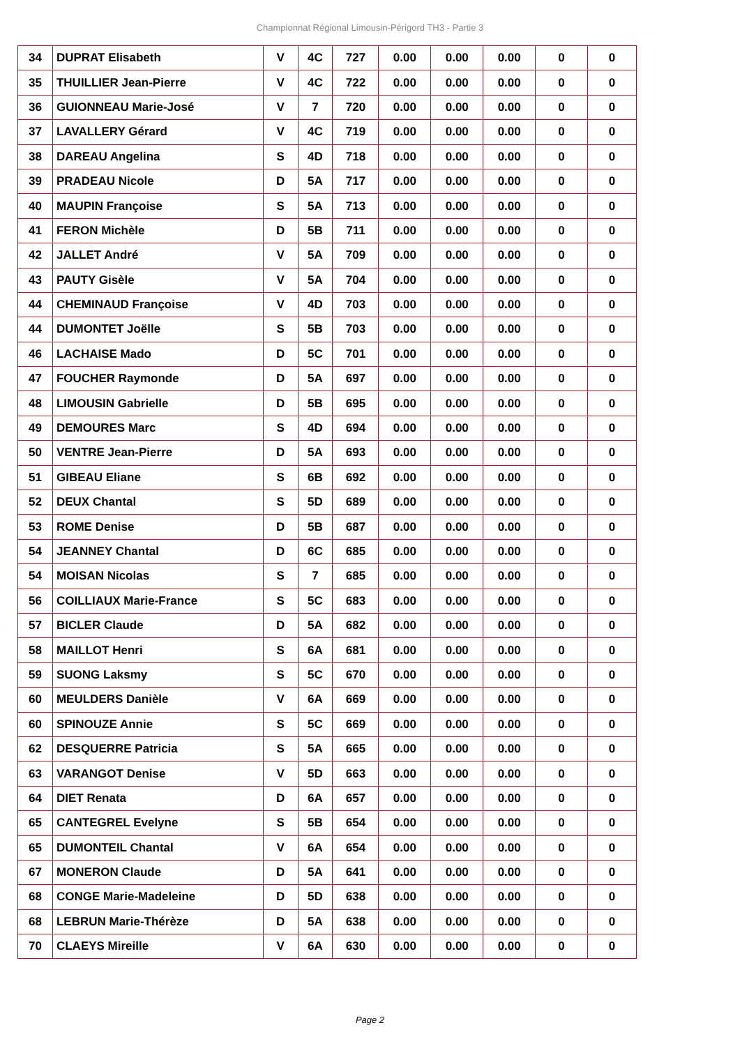Championnat Régional Limousin-Périgord TH3 - Partie 3
| 34 | DUPRAT Elisabeth | V | 4C | 727 | 0.00 | 0.00 | 0.00 | 0 | 0 |
| 35 | THUILLIER Jean-Pierre | V | 4C | 722 | 0.00 | 0.00 | 0.00 | 0 | 0 |
| 36 | GUIONNEAU Marie-José | V | 7 | 720 | 0.00 | 0.00 | 0.00 | 0 | 0 |
| 37 | LAVALLERY Gérard | V | 4C | 719 | 0.00 | 0.00 | 0.00 | 0 | 0 |
| 38 | DAREAU Angelina | S | 4D | 718 | 0.00 | 0.00 | 0.00 | 0 | 0 |
| 39 | PRADEAU Nicole | D | 5A | 717 | 0.00 | 0.00 | 0.00 | 0 | 0 |
| 40 | MAUPIN Françoise | S | 5A | 713 | 0.00 | 0.00 | 0.00 | 0 | 0 |
| 41 | FERON Michèle | D | 5B | 711 | 0.00 | 0.00 | 0.00 | 0 | 0 |
| 42 | JALLET André | V | 5A | 709 | 0.00 | 0.00 | 0.00 | 0 | 0 |
| 43 | PAUTY Gisèle | V | 5A | 704 | 0.00 | 0.00 | 0.00 | 0 | 0 |
| 44 | CHEMINAUD Françoise | V | 4D | 703 | 0.00 | 0.00 | 0.00 | 0 | 0 |
| 44 | DUMONTET Joëlle | S | 5B | 703 | 0.00 | 0.00 | 0.00 | 0 | 0 |
| 46 | LACHAISE Mado | D | 5C | 701 | 0.00 | 0.00 | 0.00 | 0 | 0 |
| 47 | FOUCHER Raymonde | D | 5A | 697 | 0.00 | 0.00 | 0.00 | 0 | 0 |
| 48 | LIMOUSIN Gabrielle | D | 5B | 695 | 0.00 | 0.00 | 0.00 | 0 | 0 |
| 49 | DEMOURES Marc | S | 4D | 694 | 0.00 | 0.00 | 0.00 | 0 | 0 |
| 50 | VENTRE Jean-Pierre | D | 5A | 693 | 0.00 | 0.00 | 0.00 | 0 | 0 |
| 51 | GIBEAU Eliane | S | 6B | 692 | 0.00 | 0.00 | 0.00 | 0 | 0 |
| 52 | DEUX Chantal | S | 5D | 689 | 0.00 | 0.00 | 0.00 | 0 | 0 |
| 53 | ROME Denise | D | 5B | 687 | 0.00 | 0.00 | 0.00 | 0 | 0 |
| 54 | JEANNEY Chantal | D | 6C | 685 | 0.00 | 0.00 | 0.00 | 0 | 0 |
| 54 | MOISAN Nicolas | S | 7 | 685 | 0.00 | 0.00 | 0.00 | 0 | 0 |
| 56 | COILLIAUX Marie-France | S | 5C | 683 | 0.00 | 0.00 | 0.00 | 0 | 0 |
| 57 | BICLER Claude | D | 5A | 682 | 0.00 | 0.00 | 0.00 | 0 | 0 |
| 58 | MAILLOT Henri | S | 6A | 681 | 0.00 | 0.00 | 0.00 | 0 | 0 |
| 59 | SUONG Laksmy | S | 5C | 670 | 0.00 | 0.00 | 0.00 | 0 | 0 |
| 60 | MEULDERS Danièle | V | 6A | 669 | 0.00 | 0.00 | 0.00 | 0 | 0 |
| 60 | SPINOUZE Annie | S | 5C | 669 | 0.00 | 0.00 | 0.00 | 0 | 0 |
| 62 | DESQUERRE Patricia | S | 5A | 665 | 0.00 | 0.00 | 0.00 | 0 | 0 |
| 63 | VARANGOT Denise | V | 5D | 663 | 0.00 | 0.00 | 0.00 | 0 | 0 |
| 64 | DIET Renata | D | 6A | 657 | 0.00 | 0.00 | 0.00 | 0 | 0 |
| 65 | CANTEGREL Evelyne | S | 5B | 654 | 0.00 | 0.00 | 0.00 | 0 | 0 |
| 65 | DUMONTEIL Chantal | V | 6A | 654 | 0.00 | 0.00 | 0.00 | 0 | 0 |
| 67 | MONERON Claude | D | 5A | 641 | 0.00 | 0.00 | 0.00 | 0 | 0 |
| 68 | CONGE Marie-Madeleine | D | 5D | 638 | 0.00 | 0.00 | 0.00 | 0 | 0 |
| 68 | LEBRUN Marie-Thérèze | D | 5A | 638 | 0.00 | 0.00 | 0.00 | 0 | 0 |
| 70 | CLAEYS Mireille | V | 6A | 630 | 0.00 | 0.00 | 0.00 | 0 | 0 |
Page 2